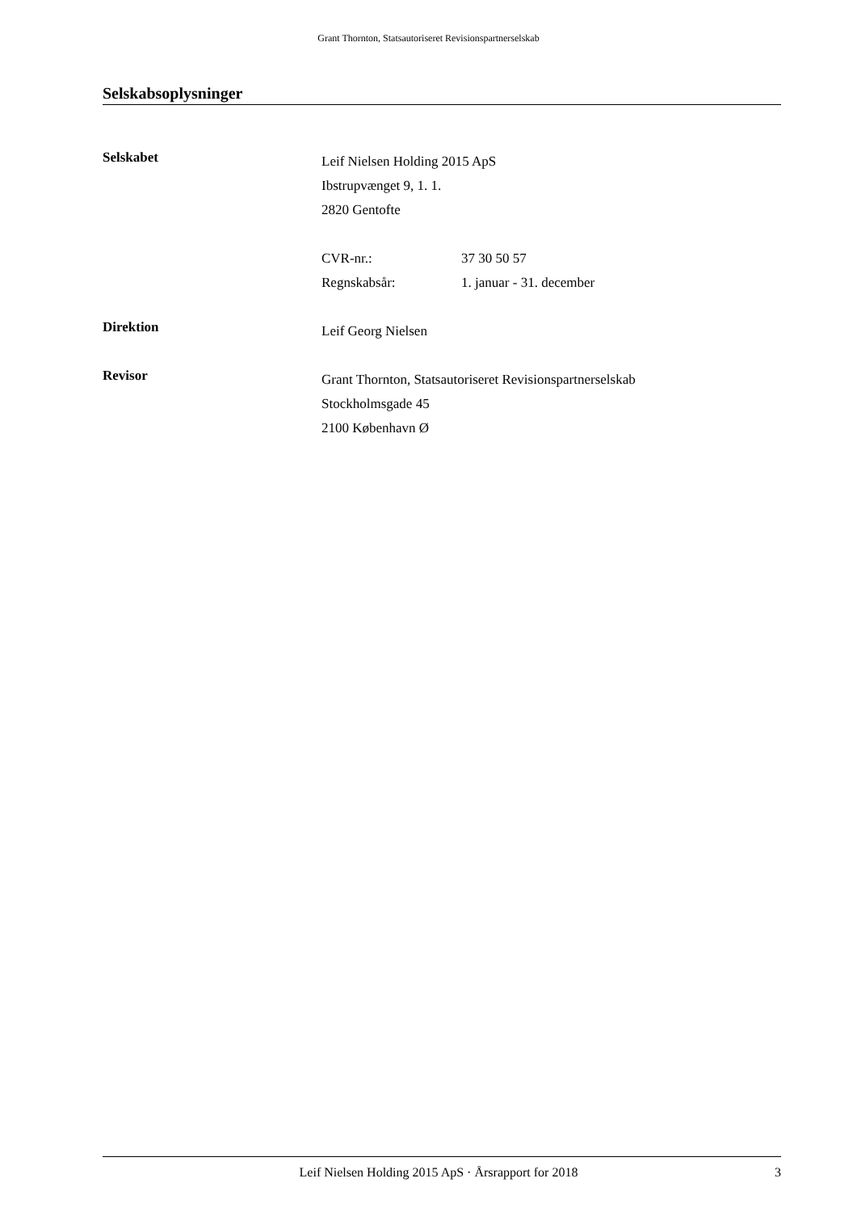Grant Thornton, Statsautoriseret Revisionspartnerselskab
Selskabsoplysninger
Selskabet
Leif Nielsen Holding 2015 ApS
Ibstrupvænget 9, 1. 1.
2820 Gentofte
CVR-nr.: 37 30 50 57
Regnskabsår: 1. januar - 31. december
Direktion
Leif Georg Nielsen
Revisor
Grant Thornton, Statsautoriseret Revisionspartnerselskab
Stockholmsgade 45
2100 København Ø
Leif Nielsen Holding 2015 ApS · Årsrapport for 2018 3